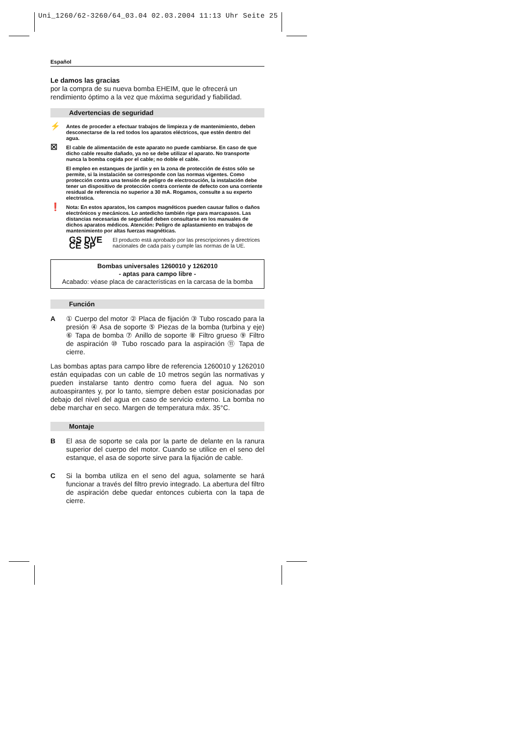Uni_1260/62-3260/64_03.04 02.03.2004 11:13 Uhr Seite 25
Español
Le damos las gracias
por la compra de su nueva bomba EHEIM, que le ofrecerá un rendimiento óptimo a la vez que máxima seguridad y fiabilidad.
Advertencias de seguridad
⚡ Antes de proceder a efectuar trabajos de limpieza y de mantenimiento, deben desconectarse de la red todos los aparatos eléctricos, que estén dentro del agua.
☒ El cable de alimentación de este aparato no puede cambiarse. En caso de que dicho cable resulte dañado, ya no se debe utilizar el aparato. No transporte nunca la bomba cogida por el cable; no doble el cable.
El empleo en estanques de jardín y en la zona de protección de éstos sólo se permite, si la instalación se corresponde con las normas vigentes. Como protección contra una tensión de peligro de electrocución, la instalación debe tener un dispositivo de protección contra corriente de defecto con una corriente residual de referencia no superior a 30 mA. Rogamos, consulte a su experto electristica.
❗ Nota: En estos aparatos, los campos magnéticos pueden causar fallos o daños electrónicos y mecánicos. Lo antedicho también rige para marcapasos. Las distancias necesarias de seguridad deben consultarse en los manuales de dichos aparatos médicos. Atención: Peligro de aplastamiento en trabajos de mantenimiento por altas fuerzas magnéticas.
GS DVE CE SP El producto está aprobado por las prescripciones y directrices nacionales de cada país y cumple las normas de la UE.
Bombas universales 1260010 y 1262010
- aptas para campo libre -
Acabado: véase placa de características en la carcasa de la bomba
Función
A ① Cuerpo del motor ② Placa de fijación ③ Tubo roscado para la presión ④ Asa de soporte ⑤ Piezas de la bomba (turbina y eje) ⑥ Tapa de bomba ⑦ Anillo de soporte ⑧ Filtro grueso ⑨ Filtro de aspiración ⑩ Tubo roscado para la aspiración ⑪ Tapa de cierre.
Las bombas aptas para campo libre de referencia 1260010 y 1262010 están equipadas con un cable de 10 metros según las normativas y pueden instalarse tanto dentro como fuera del agua. No son autoaspirantes y, por lo tanto, siempre deben estar posicionadas por debajo del nivel del agua en caso de servicio externo. La bomba no debe marchar en seco. Margen de temperatura máx. 35°C.
Montaje
B El asa de soporte se cala por la parte de delante en la ranura superior del cuerpo del motor. Cuando se utilice en el seno del estanque, el asa de soporte sirve para la fijación de cable.
C Si la bomba utiliza en el seno del agua, solamente se hará funcionar a través del filtro previo integrado. La abertura del filtro de aspiración debe quedar entonces cubierta con la tapa de cierre.